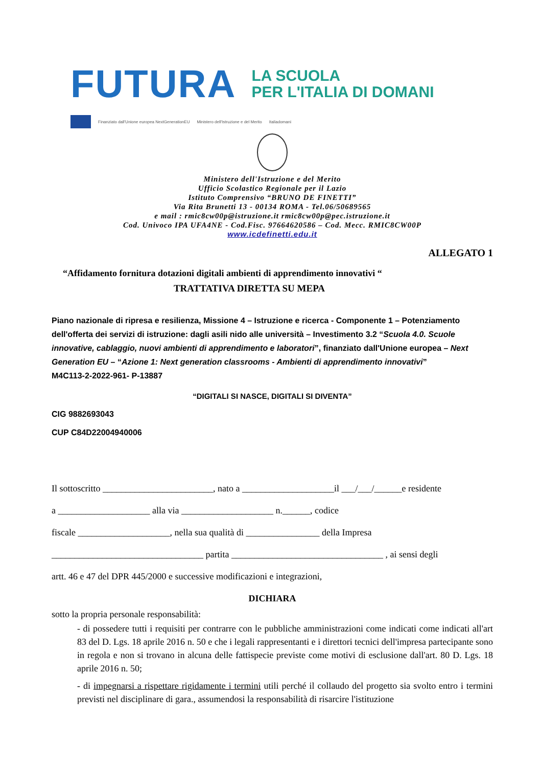FUTURA
LA SCUOLA
PER L'ITALIA DI DOMANI
Finanziato dall'Unione europea NextGenerationEU Ministero dell'Istruzione e del Merito Italiadomani
Ministero dell'Istruzione e del Merito
Ufficio Scolastico Regionale per il Lazio
Istituto Comprensivo “BRUNO DE FINETTI”
Via Rita Brunetti 13 - 00134 ROMA - Tel.06/50689565
e mail : rmic8cw00p@istruzione.it rmic8cw00p@pec.istruzione.it
Cod. Univoco IPA UFA4NE - Cod.Fisc. 97664620586 – Cod. Mecc. RMIC8CW00P
www.icdefinetti.edu.it
ALLEGATO 1
“Affidamento fornitura dotazioni digitali ambienti di apprendimento innovativi “
TRATTATIVA DIRETTA SU MEPA
Piano nazionale di ripresa e resilienza, Missione 4 – Istruzione e ricerca - Componente 1 – Potenziamento dell'offerta dei servizi di istruzione: dagli asili nido alle università – Investimento 3.2 “Scuola 4.0. Scuole innovative, cablaggio, nuovi ambienti di apprendimento e laboratori”, finanziato dall'Unione europea – Next Generation EU – “Azione 1: Next generation classrooms - Ambienti di apprendimento innovativi”
M4C113-2-2022-961- P-13887
“DIGITALI SI NASCE, DIGITALI SI DIVENTA”
CIG 9882693043
CUP C84D22004940006
Il sottoscritto ________________________, nato a ____________________il ___/___/______e residente
a ____________________ alla via ____________________ n.______, codice
fiscale ____________________, nella sua qualità di ________________ della Impresa
_________________________________ partita _________________________________ , ai sensi degli
artt. 46 e 47 del DPR 445/2000 e successive modificazioni e integrazioni,
DICHIARA
sotto la propria personale responsabilità:
- di possedere tutti i requisiti per contrarre con le pubbliche amministrazioni come indicati come indicati all'art 83 del D. Lgs. 18 aprile 2016 n. 50 e che i legali rappresentanti e i direttori tecnici dell'impresa partecipante sono in regola e non si trovano in alcuna delle fattispecie previste come motivi di esclusione dall'art. 80 D. Lgs. 18 aprile 2016 n. 50;
- di impegnarsi a rispettare rigidamente i termini utili perché il collaudo del progetto sia svolto entro i termini previsti nel disciplinare di gara., assumendosi la responsabilità di risarcire l'istituzione